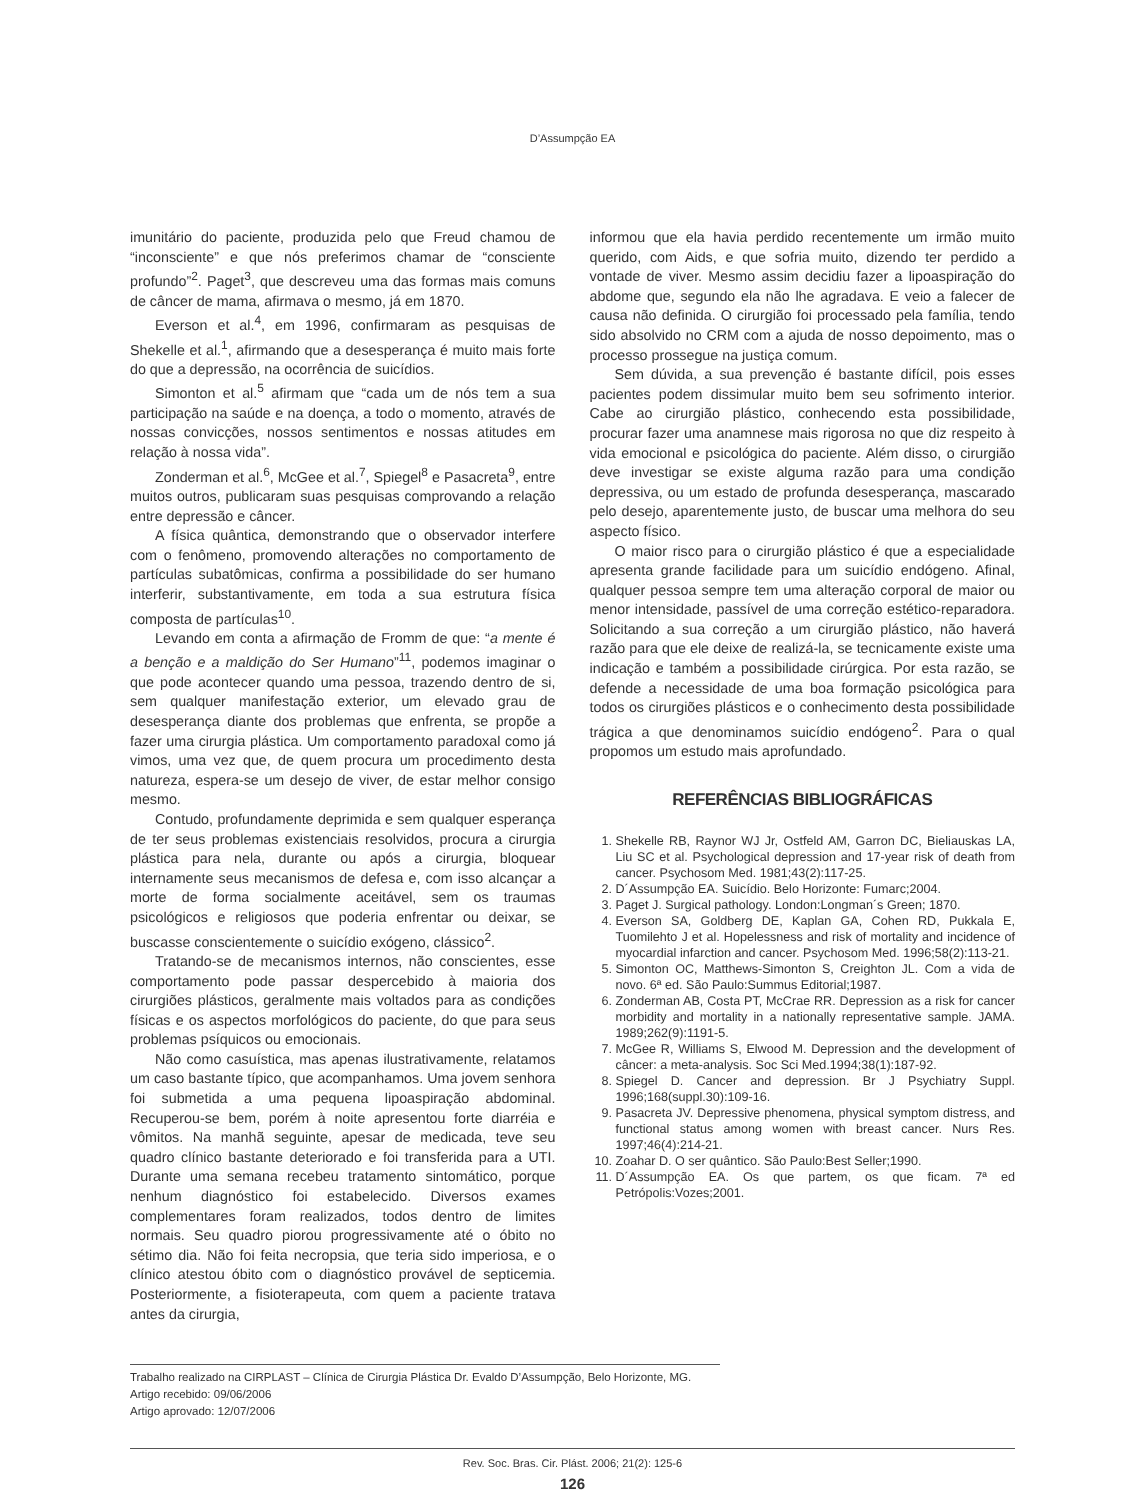D’Assumpção EA
imunitário do paciente, produzida pelo que Freud chamou de “inconsciente” e que nós preferimos chamar de “consciente profundo”<sup>2</sup>. Paget<sup>3</sup>, que descreveu uma das formas mais comuns de câncer de mama, afirmava o mesmo, já em 1870.
Everson et al.<sup>4</sup>, em 1996, confirmaram as pesquisas de Shekelle et al.<sup>1</sup>, afirmando que a desesperança é muito mais forte do que a depressão, na ocorrência de suicídios.
Simonton et al.<sup>5</sup> afirmam que “cada um de nós tem a sua participação na saúde e na doença, a todo o momento, através de nossas convicções, nossos sentimentos e nossas atitudes em relação à nossa vida”.
Zonderman et al.<sup>6</sup>, McGee et al.<sup>7</sup>, Spiegel<sup>8</sup> e Pasacreta<sup>9</sup>, entre muitos outros, publicaram suas pesquisas comprovando a relação entre depressão e câncer.
A física quântica, demonstrando que o observador interfere com o fenômeno, promovendo alterações no comportamento de partículas subatômicas, confirma a possibilidade do ser humano interferir, substantivamente, em toda a sua estrutura física composta de partículas<sup>10</sup>.
Levando em conta a afirmação de Fromm de que: “a mente é a benção e a maldição do Ser Humano”<sup>11</sup>, podemos imaginar o que pode acontecer quando uma pessoa, trazendo dentro de si, sem qualquer manifestação exterior, um elevado grau de desesperança diante dos problemas que enfrenta, se propõe a fazer uma cirurgia plástica. Um comportamento paradoxal como já vimos, uma vez que, de quem procura um procedimento desta natureza, espera-se um desejo de viver, de estar melhor consigo mesmo.
Contudo, profundamente deprimida e sem qualquer esperança de ter seus problemas existenciais resolvidos, procura a cirurgia plástica para nela, durante ou após a cirurgia, bloquear internamente seus mecanismos de defesa e, com isso alcançar a morte de forma socialmente aceitável, sem os traumas psicológicos e religiosos que poderia enfrentar ou deixar, se buscasse conscientemente o suicídio exógeno, clássico<sup>2</sup>.
Tratando-se de mecanismos internos, não conscientes, esse comportamento pode passar despercebido à maioria dos cirurgiões plásticos, geralmente mais voltados para as condições físicas e os aspectos morfológicos do paciente, do que para seus problemas psíquicos ou emocionais.
Não como casuística, mas apenas ilustrativamente, relatamos um caso bastante típico, que acompanhamos. Uma jovem senhora foi submetida a uma pequena lipoaspiração abdominal. Recuperou-se bem, porém à noite apresentou forte diarréia e vômitos. Na manhã seguinte, apesar de medicada, teve seu quadro clínico bastante deteriorado e foi transferida para a UTI. Durante uma semana recebeu tratamento sintomático, porque nenhum diagnóstico foi estabelecido. Diversos exames complementares foram realizados, todos dentro de limites normais. Seu quadro piorou progressivamente até o óbito no sétimo dia. Não foi feita necropsia, que teria sido imperiosa, e o clínico atestou óbito com o diagnóstico provável de septicemia. Posteriormente, a fisioterapeuta, com quem a paciente tratava antes da cirurgia,
informou que ela havia perdido recentemente um irmão muito querido, com Aids, e que sofria muito, dizendo ter perdido a vontade de viver. Mesmo assim decidiu fazer a lipoaspiração do abdome que, segundo ela não lhe agradava. E veio a falecer de causa não definida. O cirurgião foi processado pela família, tendo sido absolvido no CRM com a ajuda de nosso depoimento, mas o processo prossegue na justiça comum.
Sem dúvida, a sua prevenção é bastante difícil, pois esses pacientes podem dissimular muito bem seu sofrimento interior. Cabe ao cirurgião plástico, conhecendo esta possibilidade, procurar fazer uma anamnese mais rigorosa no que diz respeito à vida emocional e psicológica do paciente. Além disso, o cirurgião deve investigar se existe alguma razão para uma condição depressiva, ou um estado de profunda desesperança, mascarado pelo desejo, aparentemente justo, de buscar uma melhora do seu aspecto físico.
O maior risco para o cirurgião plástico é que a especialidade apresenta grande facilidade para um suicídio endógeno. Afinal, qualquer pessoa sempre tem uma alteração corporal de maior ou menor intensidade, passível de uma correção estético-reparadora. Solicitando a sua correção a um cirurgião plástico, não haverá razão para que ele deixe de realizá-la, se tecnicamente existe uma indicação e também a possibilidade cirúrgica. Por esta razão, se defende a necessidade de uma boa formação psicológica para todos os cirurgiões plásticos e o conhecimento desta possibilidade trágica a que denominamos suicídio endógeno<sup>2</sup>. Para o qual propomos um estudo mais aprofundado.
REFERÊNCIAS BIBLIOGRÁFICAS
1. Shekelle RB, Raynor WJ Jr, Ostfeld AM, Garron DC, Bieliauskas LA, Liu SC et al. Psychological depression and 17-year risk of death from cancer. Psychosom Med. 1981;43(2):117-25.
2. D´Assumpção EA. Suicídio. Belo Horizonte: Fumarc;2004.
3. Paget J. Surgical pathology. London:Longman´s Green; 1870.
4. Everson SA, Goldberg DE, Kaplan GA, Cohen RD, Pukkala E, Tuomilehto J et al. Hopelessness and risk of mortality and incidence of myocardial infarction and cancer. Psychosom Med. 1996;58(2):113-21.
5. Simonton OC, Matthews-Simonton S, Creighton JL. Com a vida de novo. 6ª ed. São Paulo:Summus Editorial;1987.
6. Zonderman AB, Costa PT, McCrae RR. Depression as a risk for cancer morbidity and mortality in a nationally representative sample. JAMA. 1989;262(9):1191-5.
7. McGee R, Williams S, Elwood M. Depression and the development of câncer: a meta-analysis. Soc Sci Med.1994;38(1):187-92.
8. Spiegel D. Cancer and depression. Br J Psychiatry Suppl. 1996;168(suppl.30):109-16.
9. Pasacreta JV. Depressive phenomena, physical symptom distress, and functional status among women with breast cancer. Nurs Res. 1997;46(4):214-21.
10. Zoahar D. O ser quântico. São Paulo:Best Seller;1990.
11. D´Assumpção EA. Os que partem, os que ficam. 7ª ed Petrópolis:Vozes;2001.
Trabalho realizado na CIRPLAST – Clínica de Cirurgia Plástica Dr. Evaldo D’Assumpção, Belo Horizonte, MG.
Artigo recebido: 09/06/2006
Artigo aprovado: 12/07/2006
Rev. Soc. Bras. Cir. Plást. 2006; 21(2): 125-6
126